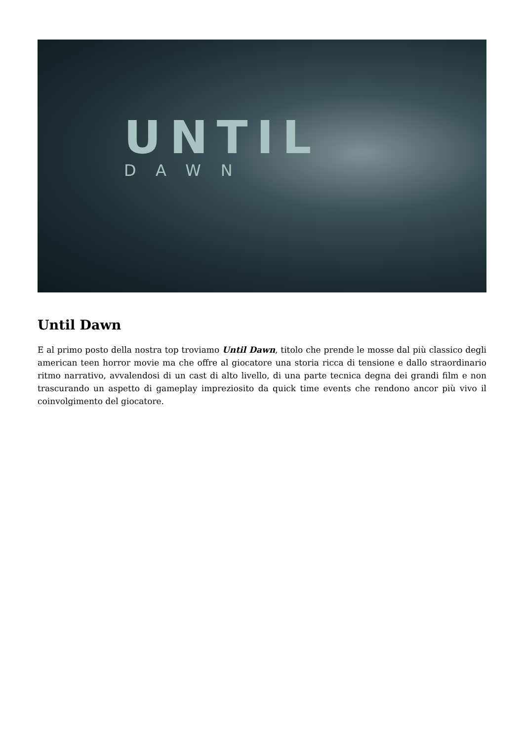UNTIL
DAWN
Until Dawn
E al primo posto della nostra top troviamo Until Dawn, titolo che prende le mosse dal più classico degli american teen horror movie ma che offre al giocatore una storia ricca di tensione e dallo straordinario ritmo narrativo, avvalendosi di un cast di alto livello, di una parte tecnica degna dei grandi film e non trascurando un aspetto di gameplay impreziosito da quick time events che rendono ancor più vivo il coinvolgimento del giocatore.